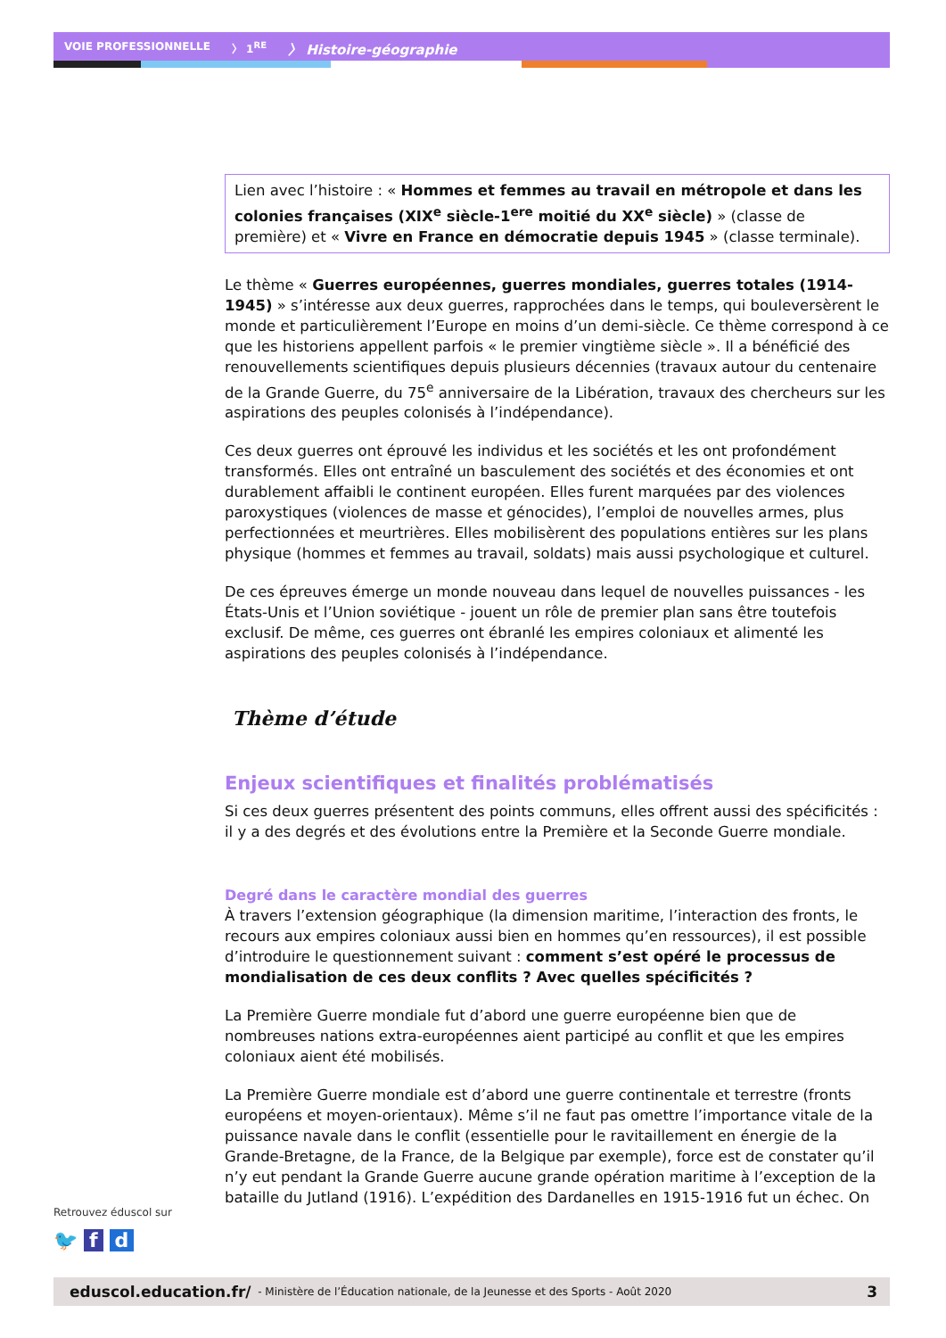VOIE PROFESSIONNELLE 〉 1<sup>RE</sup> 〉 Histoire-géographie
Lien avec l’histoire : « Hommes et femmes au travail en métropole et dans les colonies françaises (XIX<sup>e</sup> siècle-1<sup>ere</sup> moitié du XX<sup>e</sup> siècle) » (classe de première) et « Vivre en France en démocratie depuis 1945 » (classe terminale).
Le thème « Guerres européennes, guerres mondiales, guerres totales (1914-1945) » s’intéresse aux deux guerres, rapprochées dans le temps, qui bouleversèrent le monde et particulièrement l’Europe en moins d’un demi-siècle. Ce thème correspond à ce que les historiens appellent parfois « le premier vingtième siècle ». Il a bénéficié des renouvellements scientifiques depuis plusieurs décennies (travaux autour du centenaire de la Grande Guerre, du 75<sup>e</sup> anniversaire de la Libération, travaux des chercheurs sur les aspirations des peuples colonisés à l’indépendance).
Ces deux guerres ont éprouvé les individus et les sociétés et les ont profondément transformés. Elles ont entraîné un basculement des sociétés et des économies et ont durablement affaibli le continent européen. Elles furent marquées par des violences paroxystiques (violences de masse et génocides), l’emploi de nouvelles armes, plus perfectionnées et meurtrières. Elles mobilisèrent des populations entières sur les plans physique (hommes et femmes au travail, soldats) mais aussi psychologique et culturel.
De ces épreuves émerge un monde nouveau dans lequel de nouvelles puissances - les États-Unis et l’Union soviétique - jouent un rôle de premier plan sans être toutefois exclusif. De même, ces guerres ont ébranlé les empires coloniaux et alimenté les aspirations des peuples colonisés à l’indépendance.
Thème d’étude
Enjeux scientifiques et finalités problématisés
Si ces deux guerres présentent des points communs, elles offrent aussi des spécificités : il y a des degrés et des évolutions entre la Première et la Seconde Guerre mondiale.
Degré dans le caractère mondial des guerres
À travers l’extension géographique (la dimension maritime, l’interaction des fronts, le recours aux empires coloniaux aussi bien en hommes qu’en ressources), il est possible d’introduire le questionnement suivant : comment s’est opéré le processus de mondialisation de ces deux conflits ? Avec quelles spécificités ?
La Première Guerre mondiale fut d’abord une guerre européenne bien que de nombreuses nations extra-européennes aient participé au conflit et que les empires coloniaux aient été mobilisés.
La Première Guerre mondiale est d’abord une guerre continentale et terrestre (fronts européens et moyen-orientaux). Même s’il ne faut pas omettre l’importance vitale de la puissance navale dans le conflit (essentielle pour le ravitaillement en énergie de la Grande-Bretagne, de la France, de la Belgique par exemple), force est de constater qu’il n’y eut pendant la Grande Guerre aucune grande opération maritime à l’exception de la bataille du Jutland (1916). L’expédition des Dardanelles en 1915-1916 fut un échec. On
Retrouvez éduscol sur
🐦 f d
eduscol.education.fr/ - Ministère de l’Éducation nationale, de la Jeunesse et des Sports - Août 2020 3